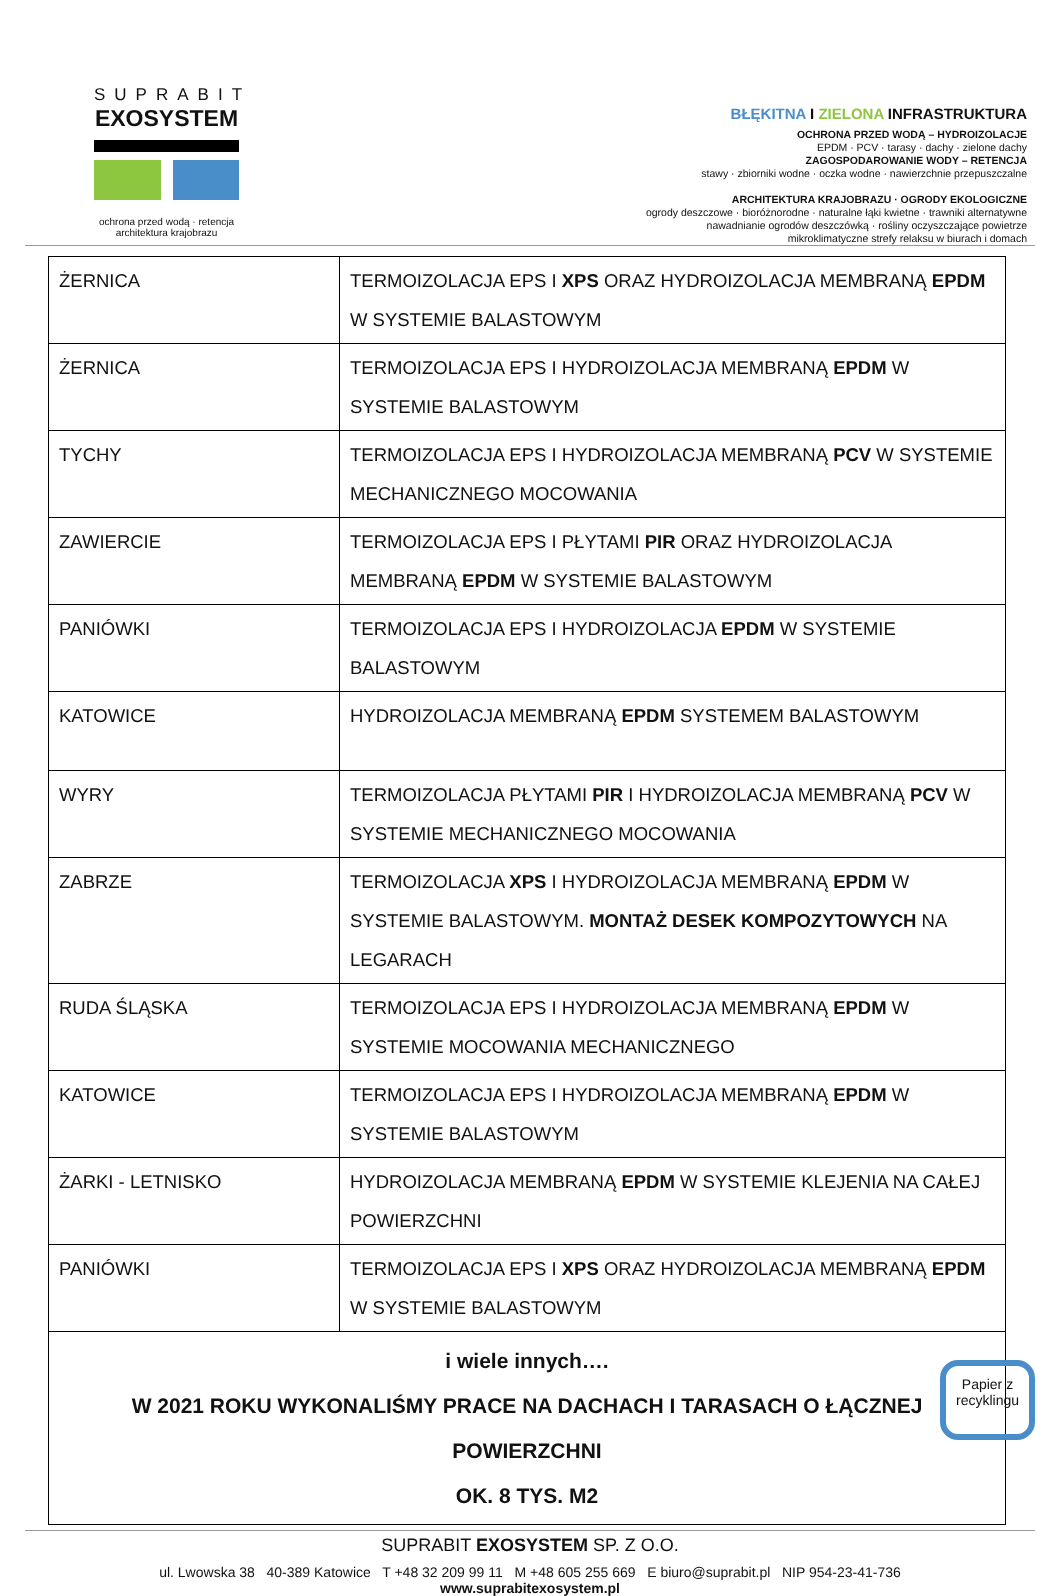SUPRABIT
EXOSYSTEM
ochrona przed wodą · retencja
architektura krajobrazu
BŁĘKITNA I ZIELONA INFRASTRUKTURA
OCHRONA PRZED WODĄ – HYDROIZOLACJE
EPDM · PCV · tarasy · dachy · zielone dachy
ZAGOSPODAROWANIE WODY – RETENCJA
stawy · zbiorniki wodne · oczka wodne · nawierzchnie przepuszczalne
ARCHITEKTURA KRAJOBRAZU · OGRODY EKOLOGICZNE
ogrody deszczowe · bioróżnorodne · naturalne łąki kwietne · trawniki alternatywne
nawadnianie ogrodów deszczówką · rośliny oczyszczające powietrze
mikroklimatyczne strefy relaksu w biurach i domach
| ŻERNICA | TERMOIZOLACJA EPS I XPS ORAZ HYDROIZOLACJA MEMBRANĄ EPDM W SYSTEMIE BALASTOWYM |
| ŻERNICA | TERMOIZOLACJA EPS I HYDROIZOLACJA MEMBRANĄ EPDM W SYSTEMIE BALASTOWYM |
| TYCHY | TERMOIZOLACJA EPS I HYDROIZOLACJA MEMBRANĄ PCV W SYSTEMIE MECHANICZNEGO MOCOWANIA |
| ZAWIERCIE | TERMOIZOLACJA EPS I PŁYTAMI PIR ORAZ HYDROIZOLACJA MEMBRANĄ EPDM W SYSTEMIE BALASTOWYM |
| PANIÓWKI | TERMOIZOLACJA EPS I HYDROIZOLACJA EPDM W SYSTEMIE BALASTOWYM |
| KATOWICE | HYDROIZOLACJA MEMBRANĄ EPDM SYSTEMEM BALASTOWYM |
| WYRY | TERMOIZOLACJA PŁYTAMI PIR I HYDROIZOLACJA MEMBRANĄ PCV W SYSTEMIE MECHANICZNEGO MOCOWANIA |
| ZABRZE | TERMOIZOLACJA XPS I HYDROIZOLACJA MEMBRANĄ EPDM W SYSTEMIE BALASTOWYM. MONTAŻ DESEK KOMPOZYTOWYCH NA LEGARACH |
| RUDA ŚLĄSKA | TERMOIZOLACJA EPS I HYDROIZOLACJA MEMBRANĄ EPDM W SYSTEMIE MOCOWANIA MECHANICZNEGO |
| KATOWICE | TERMOIZOLACJA EPS I HYDROIZOLACJA MEMBRANĄ EPDM W SYSTEMIE BALASTOWYM |
| ŻARKI - LETNISKO | HYDROIZOLACJA MEMBRANĄ EPDM W SYSTEMIE KLEJENIA NA CAŁEJ POWIERZCHNI |
| PANIÓWKI | TERMOIZOLACJA EPS I XPS ORAZ HYDROIZOLACJA MEMBRANĄ EPDM W SYSTEMIE BALASTOWYM |
| i wiele innych…. W 2021 ROKU WYKONALIŚMY PRACE NA DACHACH I TARASACH O ŁĄCZNEJ POWIERZCHNI OK. 8 TYS. M2 | |
SUPRABIT EXOSYSTEM SP. Z O.O.
ul. Lwowska 38 40-389 Katowice T +48 32 209 99 11 M +48 605 255 669 E biuro@suprabit.pl NIP 954-23-41-736
www.suprabitexosystem.pl
Papier z
recyklingu